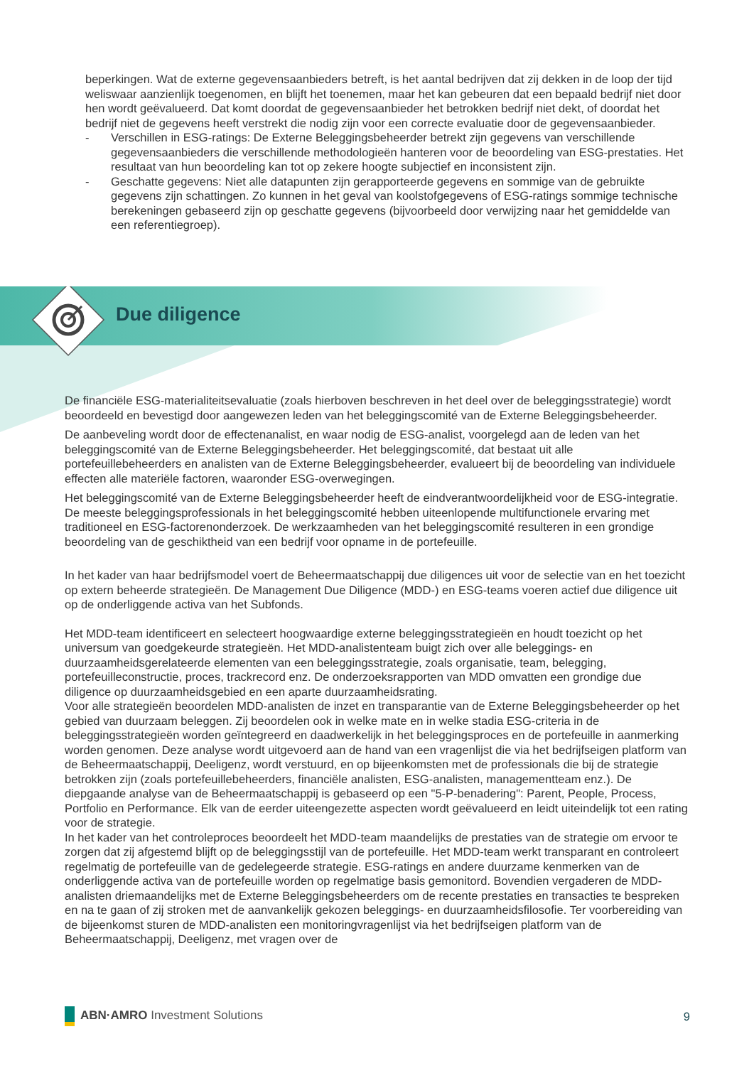beperkingen. Wat de externe gegevensaanbieders betreft, is het aantal bedrijven dat zij dekken in de loop der tijd weliswaar aanzienlijk toegenomen, en blijft het toenemen, maar het kan gebeuren dat een bepaald bedrijf niet door hen wordt geëvalueerd. Dat komt doordat de gegevensaanbieder het betrokken bedrijf niet dekt, of doordat het bedrijf niet de gegevens heeft verstrekt die nodig zijn voor een correcte evaluatie door de gegevensaanbieder.
- Verschillen in ESG-ratings: De Externe Beleggingsbeheerder betrekt zijn gegevens van verschillende gegevensaanbieders die verschillende methodologieën hanteren voor de beoordeling van ESG-prestaties. Het resultaat van hun beoordeling kan tot op zekere hoogte subjectief en inconsistent zijn.
- Geschatte gegevens: Niet alle datapunten zijn gerapporteerde gegevens en sommige van de gebruikte gegevens zijn schattingen. Zo kunnen in het geval van koolstofgegevens of ESG-ratings sommige technische berekeningen gebaseerd zijn op geschatte gegevens (bijvoorbeeld door verwijzing naar het gemiddelde van een referentiegroep).
Due diligence
De financiële ESG-materialiteitsevaluatie (zoals hierboven beschreven in het deel over de beleggingsstrategie) wordt beoordeeld en bevestigd door aangewezen leden van het beleggingscomité van de Externe Beleggingsbeheerder.
De aanbeveling wordt door de effectenanalist, en waar nodig de ESG-analist, voorgelegd aan de leden van het beleggingscomité van de Externe Beleggingsbeheerder. Het beleggingscomité, dat bestaat uit alle portefeuillebeheerders en analisten van de Externe Beleggingsbeheerder, evalueert bij de beoordeling van individuele effecten alle materiële factoren, waaronder ESG-overwegingen.
Het beleggingscomité van de Externe Beleggingsbeheerder heeft de eindverantwoordelijkheid voor de ESG-integratie. De meeste beleggingsprofessionals in het beleggingscomité hebben uiteenlopende multifunctionele ervaring met traditioneel en ESG-factorenonderzoek. De werkzaamheden van het beleggingscomité resulteren in een grondige beoordeling van de geschiktheid van een bedrijf voor opname in de portefeuille.
In het kader van haar bedrijfsmodel voert de Beheermaatschappij due diligences uit voor de selectie van en het toezicht op extern beheerde strategieën. De Management Due Diligence (MDD-) en ESG-teams voeren actief due diligence uit op de onderliggende activa van het Subfonds.
Het MDD-team identificeert en selecteert hoogwaardige externe beleggingsstrategieën en houdt toezicht op het universum van goedgekeurde strategieën. Het MDD-analistenteam buigt zich over alle beleggings- en duurzaamheidsgerelateerde elementen van een beleggingsstrategie, zoals organisatie, team, belegging, portefeuilleconstructie, proces, trackrecord enz. De onderzoeksrapporten van MDD omvatten een grondige due diligence op duurzaamheidsgebied en een aparte duurzaamheidsrating.
Voor alle strategieën beoordelen MDD-analisten de inzet en transparantie van de Externe Beleggingsbeheerder op het gebied van duurzaam beleggen. Zij beoordelen ook in welke mate en in welke stadia ESG-criteria in de beleggingsstrategieën worden geïntegreerd en daadwerkelijk in het beleggingsproces en de portefeuille in aanmerking worden genomen. Deze analyse wordt uitgevoerd aan de hand van een vragenlijst die via het bedrijfseigen platform van de Beheermaatschappij, Deeligenz, wordt verstuurd, en op bijeenkomsten met de professionals die bij de strategie betrokken zijn (zoals portefeuillebeheerders, financiële analisten, ESG-analisten, managementteam enz.). De diepgaande analyse van de Beheermaatschappij is gebaseerd op een "5-P-benadering": Parent, People, Process, Portfolio en Performance. Elk van de eerder uiteengezette aspecten wordt geëvalueerd en leidt uiteindelijk tot een rating voor de strategie.
In het kader van het controleproces beoordeelt het MDD-team maandelijks de prestaties van de strategie om ervoor te zorgen dat zij afgestemd blijft op de beleggingsstijl van de portefeuille. Het MDD-team werkt transparant en controleert regelmatig de portefeuille van de gedelegeerde strategie. ESG-ratings en andere duurzame kenmerken van de onderliggende activa van de portefeuille worden op regelmatige basis gemonitord. Bovendien vergaderen de MDD-analisten driemaandelijks met de Externe Beleggingsbeheerders om de recente prestaties en transacties te bespreken en na te gaan of zij stroken met de aanvankelijk gekozen beleggings- en duurzaamheidsfilosofie. Ter voorbereiding van de bijeenkomst sturen de MDD-analisten een monitoringvragenlijst via het bedrijfseigen platform van de Beheermaatschappij, Deeligenz, met vragen over de
ABN·AMRO Investment Solutions 9